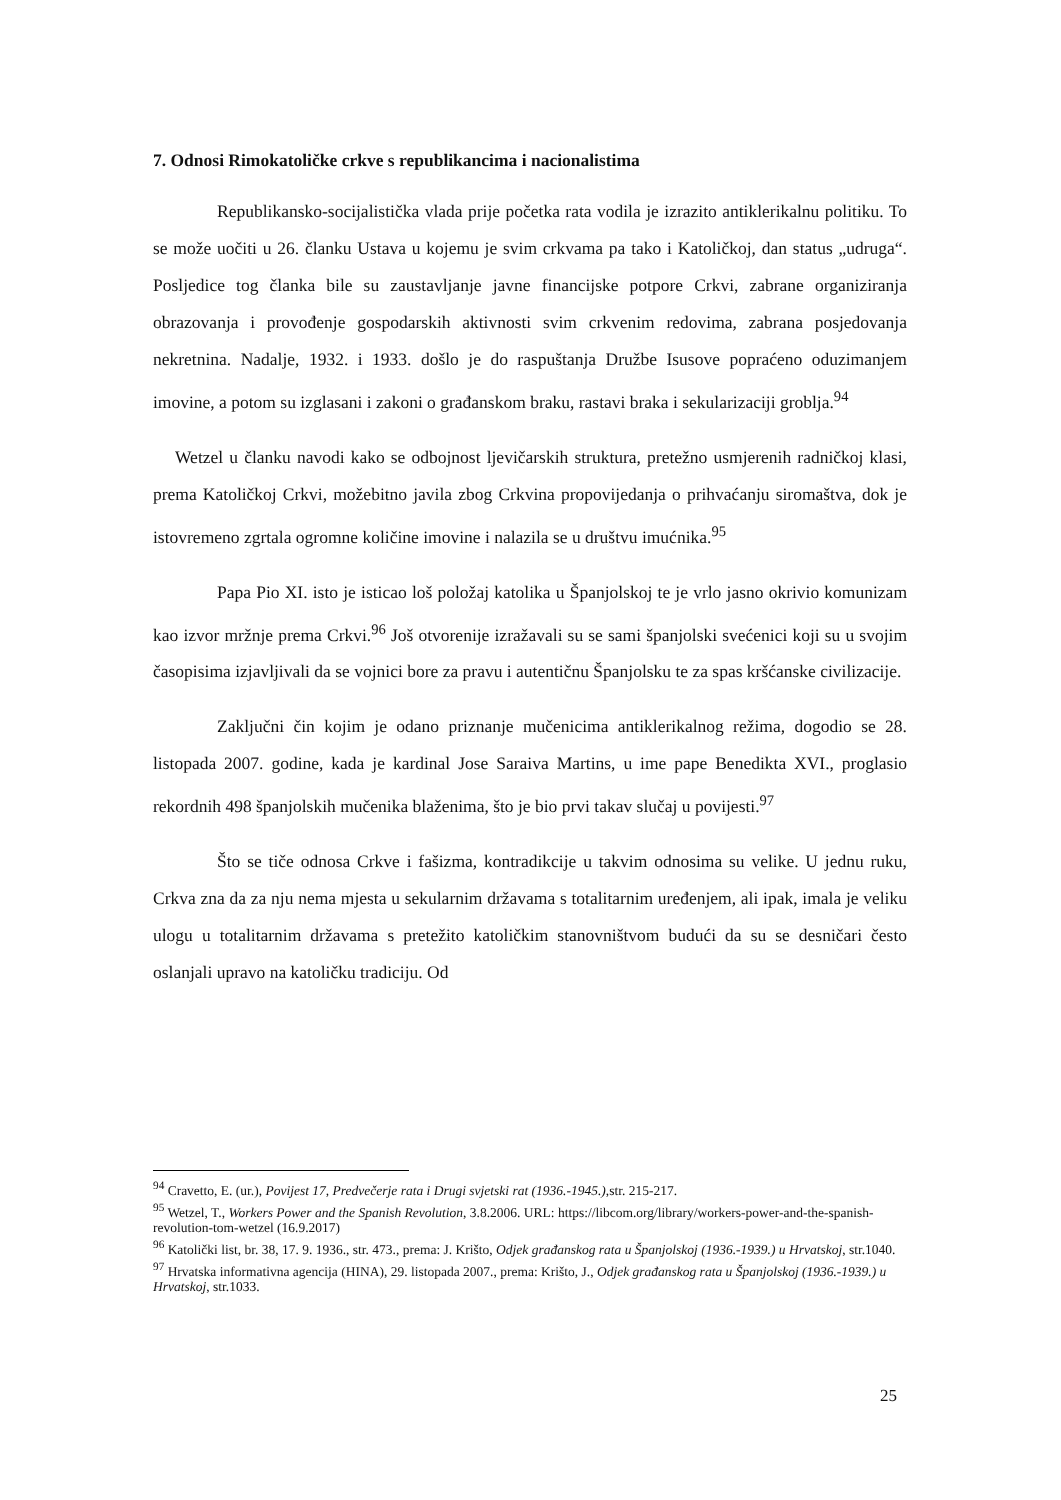7. Odnosi Rimokatoličke crkve s republikancima i nacionalistima
Republikansko-socijalistička vlada prije početka rata vodila je izrazito antiklerikalnu politiku. To se može uočiti u 26. članku Ustava u kojemu je svim crkvama pa tako i Katoličkoj, dan status „udruga“. Posljedice tog članka bile su zaustavljanje javne financijske potpore Crkvi, zabrane organiziranja obrazovanja i provođenje gospodarskih aktivnosti svim crkvenim redovima, zabrana posjedovanja nekretnina. Nadalje, 1932. i 1933. došlo je do raspuštanja Družbe Isusove popraćeno oduzimanjem imovine, a potom su izglasani i zakoni o građanskom braku, rastavi braka i sekularizaciji groblja.<sup>94</sup>
Wetzel u članku navodi kako se odbojnost ljevičarskih struktura, pretežno usmjerenih radničkoj klasi, prema Katoličkoj Crkvi, možebitno javila zbog Crkvina propovijedanja o prihvaćanju siromaštva, dok je istovremeno zgrtala ogromne količine imovine i nalazila se u društvu imućnika.<sup>95</sup>
Papa Pio XI. isto je isticao loš položaj katolika u Španjolskoj te je vrlo jasno okrivio komunizam kao izvor mržnje prema Crkvi.<sup>96</sup> Još otvorenije izražavali su se sami španjolski svećenici koji su u svojim časopisima izjavljivali da se vojnici bore za pravu i autentičnu Španjolsku te za spas kršćanske civilizacije.
Zaključni čin kojim je odano priznanje mučenicima antiklerikalnog režima, dogodio se 28. listopada 2007. godine, kada je kardinal Jose Saraiva Martins, u ime pape Benedikta XVI., proglasio rekordnih 498 španjolskih mučenika blaženima, što je bio prvi takav slučaj u povijesti.<sup>97</sup>
Što se tiče odnosa Crkve i fašizma, kontradikcije u takvim odnosima su velike. U jednu ruku, Crkva zna da za nju nema mjesta u sekularnim državama s totalitarnim uređenjem, ali ipak, imala je veliku ulogu u totalitarnim državama s pretežito katoličkim stanovništvom budući da su se desničari često oslanjali upravo na katoličku tradiciju. Od
<sup>94</sup> Cravetto, E. (ur.), Povijest 17, Predvečerje rata i Drugi svjetski rat (1936.-1945.),str. 215-217.
<sup>95</sup> Wetzel, T., Workers Power and the Spanish Revolution, 3.8.2006. URL: https://libcom.org/library/workers-power-and-the-spanish-revolution-tom-wetzel (16.9.2017)
<sup>96</sup> Katolički list, br. 38, 17. 9. 1936., str. 473., prema: J. Krišto, Odjek građanskog rata u Španjolskoj (1936.-1939.) u Hrvatskoj, str.1040.
<sup>97</sup> Hrvatska informativna agencija (HINA), 29. listopada 2007., prema: Krišto, J., Odjek građanskog rata u Španjolskoj (1936.-1939.) u Hrvatskoj, str.1033.
25